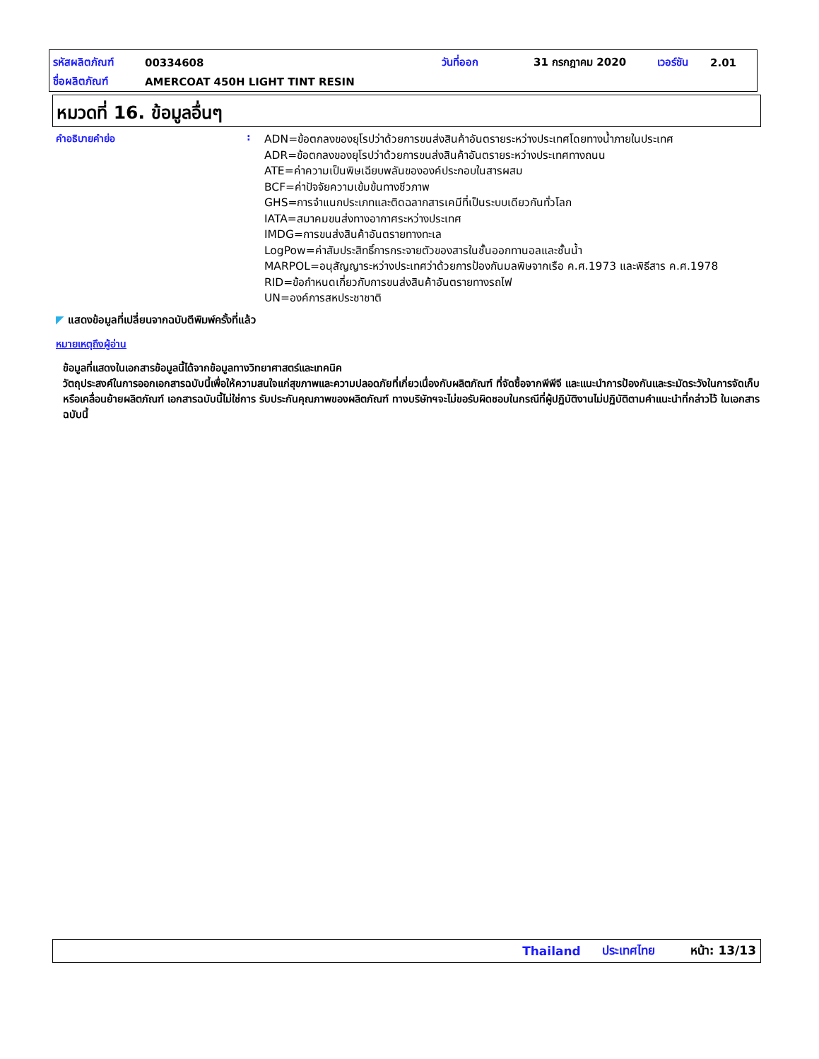รหัสผลิตภัณฑ์ 00334608 วันที่ออก 31 กรกฎาคม 2020 เวอร์ชัน 2.01
ชื่อผลิตภัณฑ์ AMERCOAT 450H LIGHT TINT RESIN
หมวดที่ 16. ข้อมูลอื่นๆ
คำอธิบายคำย่อ :
ADN=ข้อตกลงของยุโรปว่าด้วยการขนส่งสินค้าอันตรายระหว่างประเทศโดยทางน้ำภายในประเทศ
ADR=ข้อตกลงของยุโรปว่าด้วยการขนส่งสินค้าอันตรายระหว่างประเทศทางถนน
ATE=ค่าความเป็นพิษเฉียบพลันขององค์ประกอบในสารผสม
BCF=ค่าปัจจัยความเข้มข้นทางชีวภาพ
GHS=การจำแนกประเภทและติดฉลากสารเคมีที่เป็นระบบเดียวกันทั่วโลก
IATA=สมาคมขนส่งทางอากาศระหว่างประเทศ
IMDG=การขนส่งสินค้าอันตรายทางทะเล
LogPow=ค่าสัมประสิทธิ์การกระจายตัวของสารในชั้นออกทานอลและชั้นน้ำ
MARPOL=อนุสัญญาระหว่างประเทศว่าด้วยการป้องกันมลพิษจากเรือ ค.ศ.1973 และพิธีสาร ค.ศ.1978
RID=ข้อกำหนดเกี่ยวกับการขนส่งสินค้าอันตรายทางรถไฟ
UN=องค์การสหประชาชาติ
◤ แสดงข้อมูลที่เปลี่ยนจากฉบับตีพิมพ์ครั้งที่แล้ว
หมายเหตุถึงผู้อ่าน
ข้อมูลที่แสดงในเอกสารข้อมูลนี้ได้จากข้อมูลทางวิทยาศาสตร์และเทคนิค
วัตถุประสงค์ในการออกเอกสารฉบับนี้เพื่อให้ความสนใจแก่สุขภาพและความปลอดภัยที่เกี่ยวเนื่องกับผลิตภัณฑ์ ที่จัดซื้อจากพีพีจี และแนะนำการป้องกันและระมัดระวังในการจัดเก็บหรือเคลื่อนย้ายผลิตภัณฑ์ เอกสารฉบับนี้ไม่ใช่การ รับประกันคุณภาพของผลิตภัณฑ์ ทางบริษัทฯจะไม่ขอรับผิดชอบในกรณีที่ผู้ปฏิบัติงานไม่ปฏิบัติตามคำแนะนำที่กล่าวไว้ ในเอกสารฉบับนี้
Thailand ประเทศไทย หน้า: 13/13